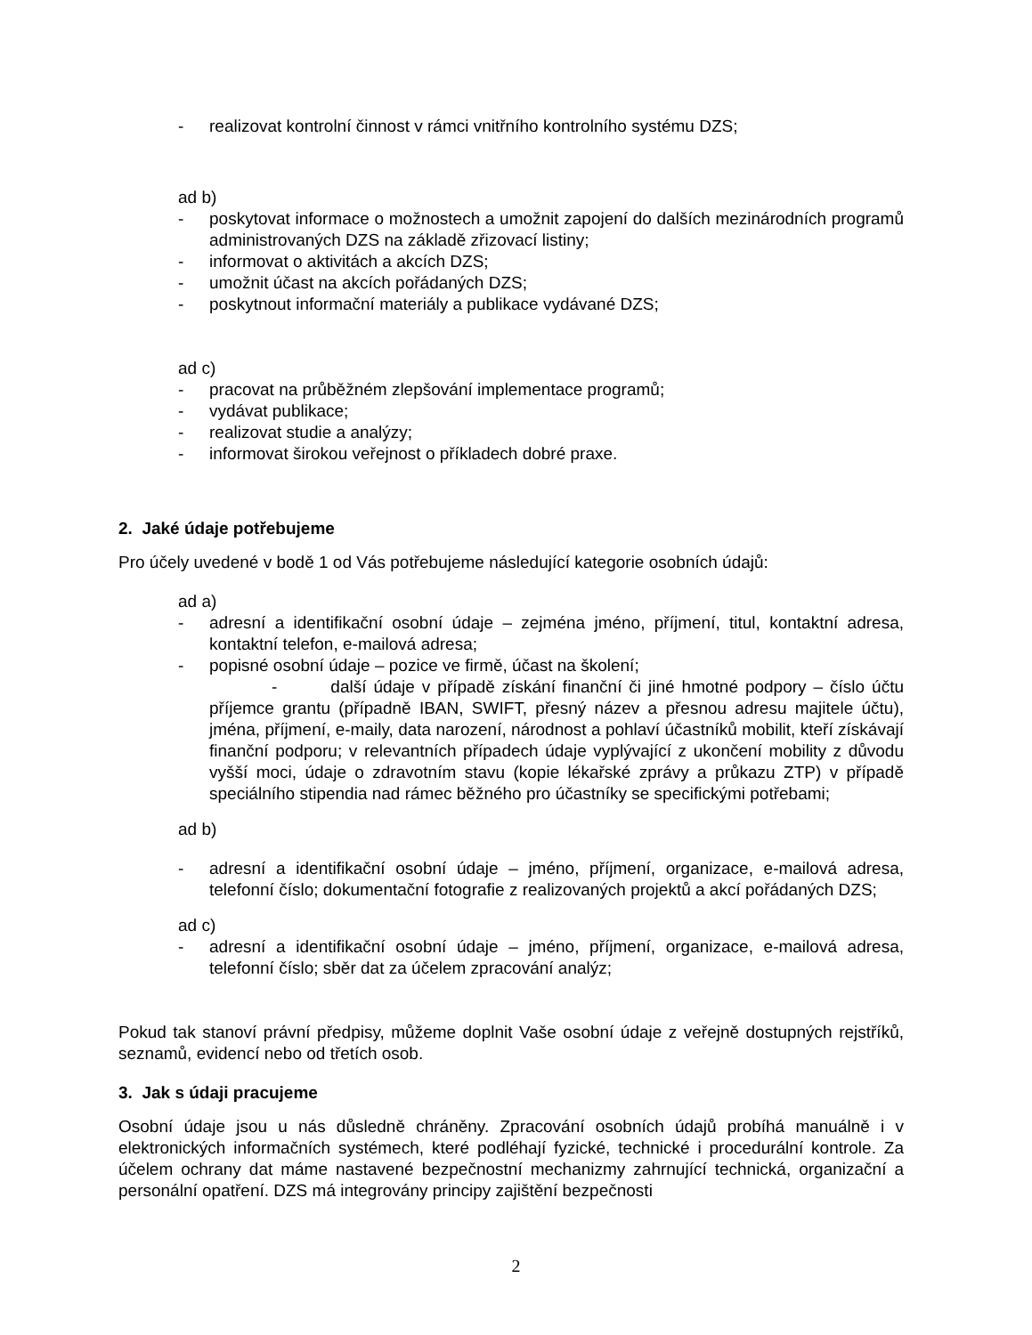- realizovat kontrolní činnost v rámci vnitřního kontrolního systému DZS;
ad b)
- poskytovat informace o možnostech a umožnit zapojení do dalších mezinárodních programů administrovaných DZS na základě zřizovací listiny;
- informovat o aktivitách a akcích DZS;
- umožnit účast na akcích pořádaných DZS;
- poskytnout informační materiály a publikace vydávané DZS;
ad c)
- pracovat na průběžném zlepšování implementace programů;
- vydávat publikace;
- realizovat studie a analýzy;
- informovat širokou veřejnost o příkladech dobré praxe.
2. Jaké údaje potřebujeme
Pro účely uvedené v bodě 1 od Vás potřebujeme následující kategorie osobních údajů:
ad a)
- adresní a identifikační osobní údaje – zejména jméno, příjmení, titul, kontaktní adresa, kontaktní telefon, e-mailová adresa;
- popisné osobní údaje – pozice ve firmě, účast na školení;
- další údaje v případě získání finanční či jiné hmotné podpory – číslo účtu příjemce grantu (případně IBAN, SWIFT, přesný název a přesnou adresu majitele účtu), jména, příjmení, e-maily, data narození, národnost a pohlaví účastníků mobilit, kteří získávají finanční podporu; v relevantních případech údaje vyplývající z ukončení mobility z důvodu vyšší moci, údaje o zdravotním stavu (kopie lékařské zprávy a průkazu ZTP) v případě speciálního stipendia nad rámec běžného pro účastníky se specifickými potřebami;
ad b)
- adresní a identifikační osobní údaje – jméno, příjmení, organizace, e-mailová adresa, telefonní číslo; dokumentační fotografie z realizovaných projektů a akcí pořádaných DZS;
ad c)
- adresní a identifikační osobní údaje – jméno, příjmení, organizace, e-mailová adresa, telefonní číslo; sběr dat za účelem zpracování analýz;
Pokud tak stanoví právní předpisy, můžeme doplnit Vaše osobní údaje z veřejně dostupných rejstříků, seznamů, evidencí nebo od třetích osob.
3. Jak s údaji pracujeme
Osobní údaje jsou u nás důsledně chráněny. Zpracování osobních údajů probíhá manuálně i v elektronických informačních systémech, které podléhají fyzické, technické i procedurální kontrole. Za účelem ochrany dat máme nastavené bezpečnostní mechanizmy zahrnující technická, organizační a personální opatření. DZS má integrovány principy zajištění bezpečnosti
2